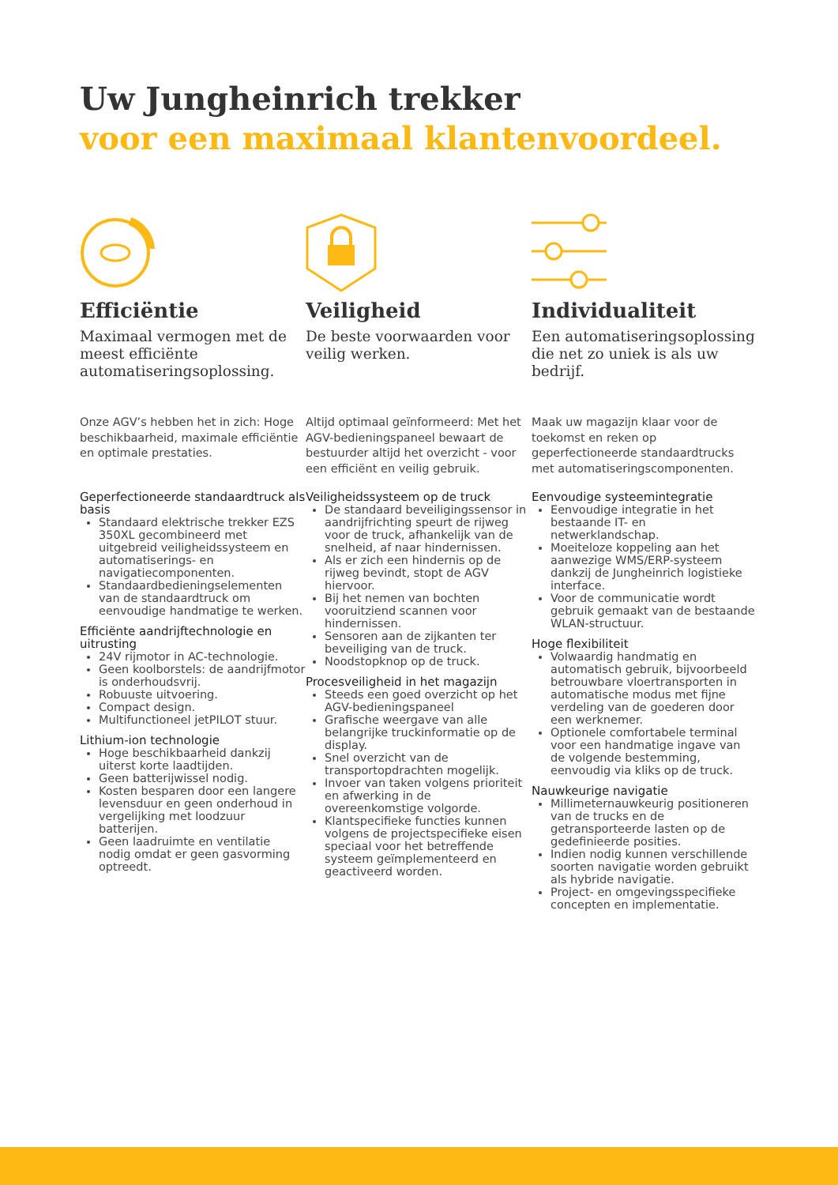Uw Jungheinrich trekker
voor een maximaal klantenvoordeel.
Efficiëntie
Maximaal vermogen met de meest efficiënte automatiseringsoplossing.
Onze AGV’s hebben het in zich: Hoge beschikbaarheid, maximale efficiëntie en optimale prestaties.
Geperfectioneerde standaardtruck als basis
Standaard elektrische trekker EZS 350XL gecombineerd met uitgebreid veiligheidssysteem en automatiserings- en navigatiecomponenten.
Standaardbedieningselementen van de standaardtruck om eenvoudige handmatige te werken.
Efficiënte aandrijftechnologie en uitrusting
24V rijmotor in AC-technologie.
Geen koolborstels: de aandrijfmotor is onderhoudsvrij.
Robuuste uitvoering.
Compact design.
Multifunctioneel jetPILOT stuur.
Lithium-ion technologie
Hoge beschikbaarheid dankzij uiterst korte laadtijden.
Geen batterijwissel nodig.
Kosten besparen door een langere levensduur en geen onderhoud in vergelijking met loodzuur batterijen.
Geen laadruimte en ventilatie nodig omdat er geen gasvorming optreedt.
Veiligheid
De beste voorwaarden voor veilig werken.
Altijd optimaal geïnformeerd: Met het AGV-bedieningspaneel bewaart de bestuurder altijd het overzicht - voor een efficiënt en veilig gebruik.
Veiligheidssysteem op de truck
De standaard beveiligingssensor in aandrijfrichting speurt de rijweg voor de truck, afhankelijk van de snelheid, af naar hindernissen.
Als er zich een hindernis op de rijweg bevindt, stopt de AGV hiervoor.
Bij het nemen van bochten vooruitziend scannen voor hindernissen.
Sensoren aan de zijkanten ter beveiliging van de truck.
Noodstopknop op de truck.
Procesveiligheid in het magazijn
Steeds een goed overzicht op het AGV-bedieningspaneel
Grafische weergave van alle belangrijke truckinformatie op de display.
Snel overzicht van de transportopdrachten mogelijk.
Invoer van taken volgens prioriteit en afwerking in de overeenkomstige volgorde.
Klantspecifieke functies kunnen volgens de projectspecifieke eisen speciaal voor het betreffende systeem geïmplementeerd en geactiveerd worden.
Individualiteit
Een automatiseringsoplossing die net zo uniek is als uw bedrijf.
Maak uw magazijn klaar voor de toekomst en reken op geperfectioneerde standaardtrucks met automatiseringscomponenten.
Eenvoudige systeemintegratie
Eenvoudige integratie in het bestaande IT- en netwerklandschap.
Moeiteloze koppeling aan het aanwezige WMS/ERP-systeem dankzij de Jungheinrich logistieke interface.
Voor de communicatie wordt gebruik gemaakt van de bestaande WLAN-structuur.
Hoge flexibiliteit
Volwaardig handmatig en automatisch gebruik, bijvoorbeeld betrouwbare vloertransporten in automatische modus met fijne verdeling van de goederen door een werknemer.
Optionele comfortabele terminal voor een handmatige ingave van de volgende bestemming, eenvoudig via kliks op de truck.
Nauwkeurige navigatie
Millimeternauwkeurig positioneren van de trucks en de getransporteerde lasten op de gedefinieerde posities.
Indien nodig kunnen verschillende soorten navigatie worden gebruikt als hybride navigatie.
Project- en omgevingsspecifieke concepten en implementatie.